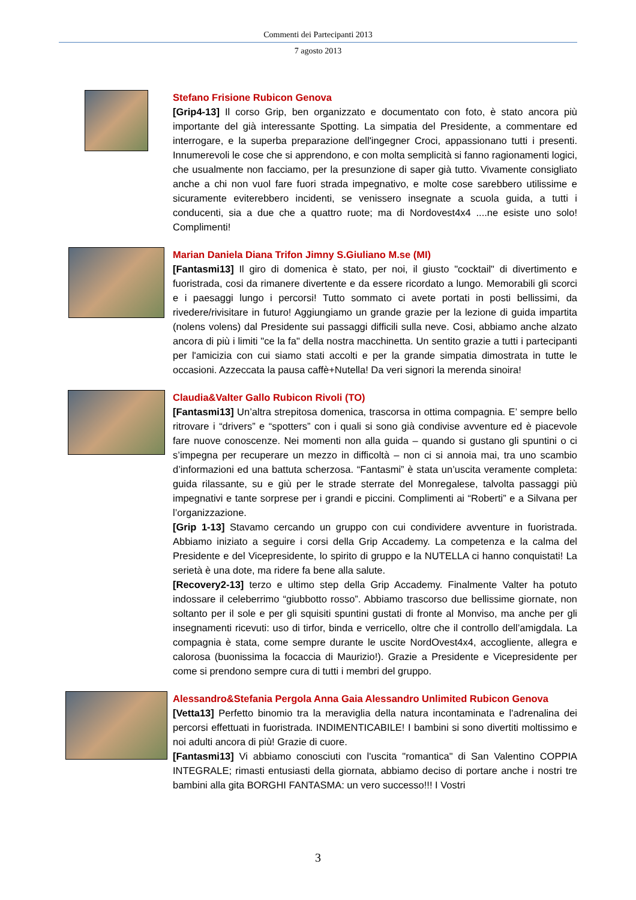Commenti dei Partecipanti 2013
7 agosto 2013
Stefano Frisione Rubicon Genova
[Grip4-13] Il corso Grip, ben organizzato e documentato con foto, è stato ancora più importante del già interessante Spotting. La simpatia del Presidente, a commentare ed interrogare, e la superba preparazione dell'ingegner Croci, appassionano tutti i presenti. Innumerevoli le cose che si apprendono, e con molta semplicità si fanno ragionamenti logici, che usualmente non facciamo, per la presunzione di saper già tutto. Vivamente consigliato anche a chi non vuol fare fuori strada impegnativo, e molte cose sarebbero utilissime e sicuramente eviterebbero incidenti, se venissero insegnate a scuola guida, a tutti i conducenti, sia a due che a quattro ruote; ma di Nordovest4x4 ....ne esiste uno solo! Complimenti!
Marian Daniela Diana Trifon Jimny S.Giuliano M.se (MI)
[Fantasmi13] Il giro di domenica è stato, per noi, il giusto "cocktail" di divertimento e fuoristrada, cosi da rimanere divertente e da essere ricordato a lungo. Memorabili gli scorci e i paesaggi lungo i percorsi! Tutto sommato ci avete portati in posti bellissimi, da rivedere/rivisitare in futuro! Aggiungiamo un grande grazie per la lezione di guida impartita (nolens volens) dal Presidente sui passaggi difficili sulla neve. Cosi, abbiamo anche alzato ancora di più i limiti "ce la fa" della nostra macchinetta. Un sentito grazie a tutti i partecipanti per l'amicizia con cui siamo stati accolti e per la grande simpatia dimostrata in tutte le occasioni. Azzeccata la pausa caffè+Nutella! Da veri signori la merenda sinoira!
Claudia&Valter Gallo Rubicon Rivoli (TO)
[Fantasmi13] Un’altra strepitosa domenica, trascorsa in ottima compagnia. E’ sempre bello ritrovare i “drivers” e “spotters” con i quali si sono già condivise avventure ed è piacevole fare nuove conoscenze. Nei momenti non alla guida – quando si gustano gli spuntini o ci s’impegna per recuperare un mezzo in difficoltà – non ci si annoia mai, tra uno scambio d’informazioni ed una battuta scherzosa. “Fantasmi” è stata un’uscita veramente completa: guida rilassante, su e giù per le strade sterrate del Monregalese, talvolta passaggi più impegnativi e tante sorprese per i grandi e piccini. Complimenti ai “Roberti” e a Silvana per l’organizzazione.
[Grip 1-13] Stavamo cercando un gruppo con cui condividere avventure in fuoristrada. Abbiamo iniziato a seguire i corsi della Grip Accademy. La competenza e la calma del Presidente e del Vicepresidente, lo spirito di gruppo e la NUTELLA ci hanno conquistati! La serietà è una dote, ma ridere fa bene alla salute.
[Recovery2-13] terzo e ultimo step della Grip Accademy. Finalmente Valter ha potuto indossare il celeberrimo “giubbotto rosso”. Abbiamo trascorso due bellissime giornate, non soltanto per il sole e per gli squisiti spuntini gustati di fronte al Monviso, ma anche per gli insegnamenti ricevuti: uso di tirfor, binda e verricello, oltre che il controllo dell’amigdala. La compagnia è stata, come sempre durante le uscite NordOvest4x4, accogliente, allegra e calorosa (buonissima la focaccia di Maurizio!). Grazie a Presidente e Vicepresidente per come si prendono sempre cura di tutti i membri del gruppo.
Alessandro&Stefania Pergola Anna Gaia Alessandro Unlimited Rubicon Genova
[Vetta13] Perfetto binomio tra la meraviglia della natura incontaminata e l'adrenalina dei percorsi effettuati in fuoristrada. INDIMENTICABILE! I bambini si sono divertiti moltissimo e noi adulti ancora di più! Grazie di cuore.
[Fantasmi13] Vi abbiamo conosciuti con l'uscita "romantica" di San Valentino COPPIA INTEGRALE; rimasti entusiasti della giornata, abbiamo deciso di portare anche i nostri tre bambini alla gita BORGHI FANTASMA: un vero successo!!! I Vostri
3